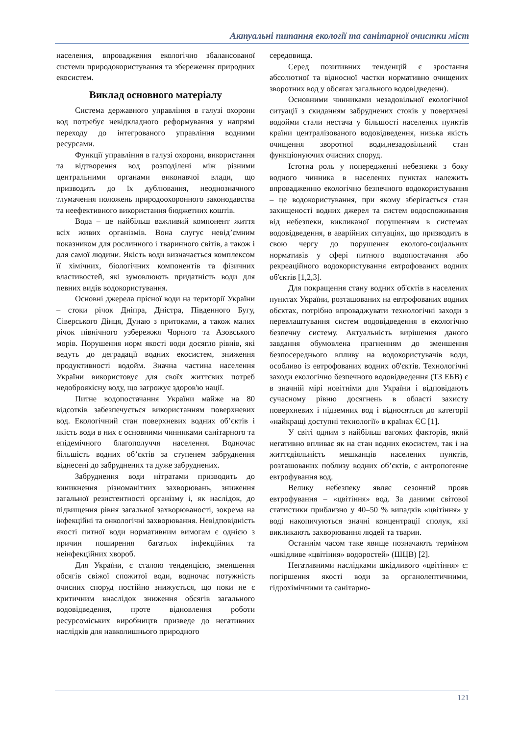Актуальні питання екології та санітарної очистки міст
населення, впровадження екологічно збалансованої системи природокористування та збереження природних екосистем.
Виклад основного матеріалу
Система державного управління в галузі охорони вод потребує невідкладного реформування у напрямі переходу до інтегрованого управління водними ресурсами.
Функції управління в галузі охорони, використання та відтворення вод розподілені між різними центральними органами виконавчої влади, що призводить до їх дублювання, неоднозначного тлумачення положень природоохоронного законодавства та неефективного використання бюджетних коштів.
Вода – це найбільш важливий компонент життя всіх живих організмів. Вона слугує невід’ємним показником для рослинного і тваринного світів, а також і для самої людини. Якість води визначається комплексом її хімічних, біологічних компонентів та фізичних властивостей, які зумовлюють придатність води для певних видів водокористування.
Основні джерела прісної води на території України – стоки річок Дніпра, Дністра, Південного Бугу, Сіверського Дінця, Дунаю з притоками, а також малих річок північного узбережжя Чорного та Азовського морів. Порушення норм якості води досягло рівнів, які ведуть до деградації водних екосистем, зниження продуктивності водойм. Значна частина населення України використовує для своїх життєвих потреб недоброякісну воду, що загрожує здоров'ю нації.
Питне водопостачання України майже на 80 відсотків забезпечується використанням поверхневих вод. Екологічний стан поверхневих водних об’єктів і якість води в них є основними чинниками санітарного та епідемічного благополуччя населення. Водночас більшість водних об’єктів за ступенем забруднення віднесені до забруднених та дуже забруднених.
Забруднення води нітратами призводить до виникнення різноманітних захворювань, зниження загальної резистентності організму і, як наслідок, до підвищення рівня загальної захворюваності, зокрема на інфекційні та онкологічні захворювання. Невідповідність якості питної води нормативним вимогам є однією з причин поширення багатьох інфекційних та неінфекційних хвороб.
Для України, є сталою тенденцією, зменшення обсягів свіжої спожитої води, водночас потужність очисних споруд постійно знижується, що поки не є критичним внаслідок зниження обсягів загального водовідведення, проте відновлення роботи ресурсоміських виробництв призведе до негативних наслідків для навколишнього природного
середовища.
Серед позитивних тенденцій є зростання абсолютної та відносної частки нормативно очищених зворотних вод у обсягах загального водовідведенн).
Основними чинниками незадовільної екологічної ситуації з скиданням забруднених стоків у поверхневі водойми стали нестача у більшості населених пунктів країни централізованого водовідведення, низька якість очищення зворотної води,незадовільний стан функціонуючих очисних споруд.
Істотна роль у попередженні небезпеки з боку водного чинника в населених пунктах належить впровадженню екологічно безпечного водокористування – це водокористування, при якому зберігається стан захищеності водних джерел та систем водоспоживання від небезпеки, викликаної порушенням в системах водовідведення, в аварійних ситуаціях, що призводить в свою чергу до порушення еколого-соціальних нормативів у сфері питного водопостачання або рекреаційного водокористування евтрофованих водних об'єктів [1,2,3].
Для покращення стану водних об'єктів в населених пунктах України, розташованих на евтрофованих водних обєктах, потрібно впроваджувати технологічні заходи з перевлаштування систем водовідведення в екологічно безпечну систему. Актуальність вирішення даного завдання обумовлена прагненням до зменшення безпосереднього впливу на водокористувачів води, особливо із евтрофованих водних об'єктів. Технологічні заходи екологічно безпечного водовідведення (ТЗ ЕБВ) є в значній мірі новітніми для України і відповідають сучасному рівню досягнень в області захисту поверхневих і підземних вод і відносяться до категорії «найкращі доступні технології» в країнах ЄС [1].
У світі одним з найбільш вагомих факторів, який негативно впливає як на стан водних екосистем, так і на життєдіяльність мешканців населених пунктів, розташованих поблизу водних об’єктів, є антропогенне евтрофування вод.
Велику небезпеку являє сезонний прояв евтрофування – «цвітіння» вод. За даними світової статистики приблизно у 40–50 % випадків «цвітіння» у воді накопичуються значні концентрації сполук, які викликають захворювання людей та тварин.
Останнім часом таке явище позначають терміном «шкідливе «цвітіння» водоростей» (ШЦВ) [2].
Негативними наслідками шкідливого «цвітіння» є: погіршення якості води за органолептичними, гідрохімічними та санітарно-
121